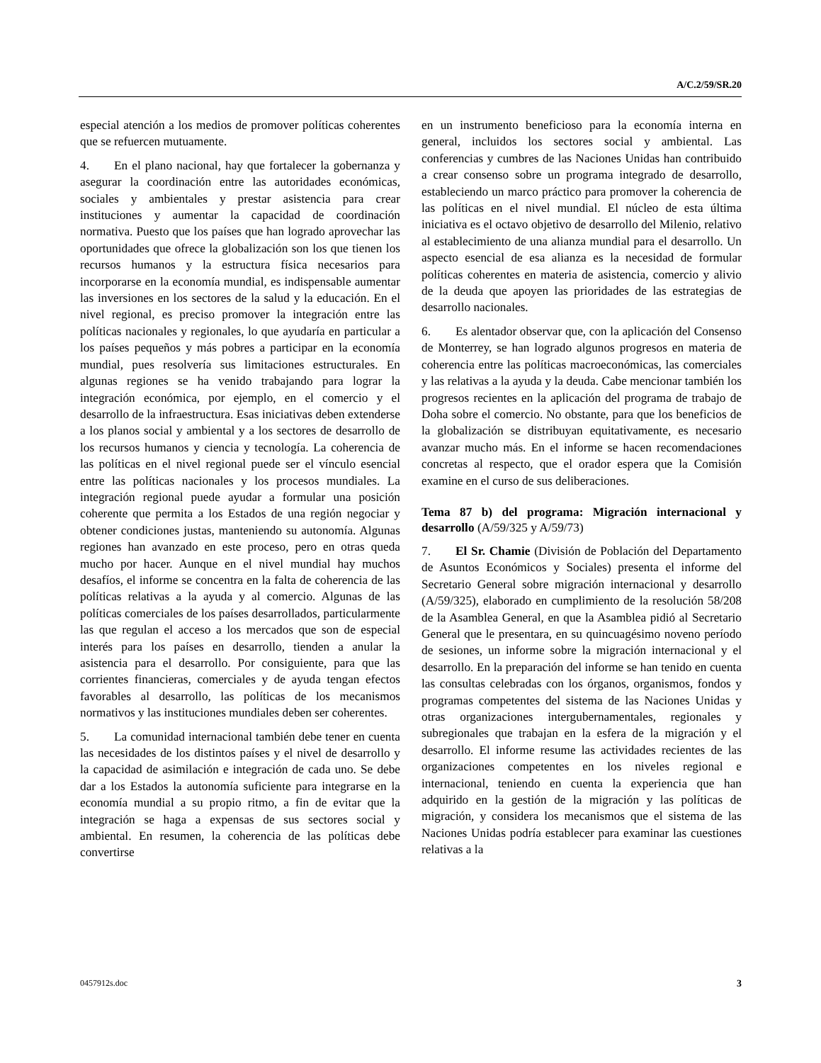A/C.2/59/SR.20
especial atención a los medios de promover políticas coherentes que se refuercen mutuamente.
4. En el plano nacional, hay que fortalecer la gobernanza y asegurar la coordinación entre las autoridades económicas, sociales y ambientales y prestar asistencia para crear instituciones y aumentar la capacidad de coordinación normativa. Puesto que los países que han logrado aprovechar las oportunidades que ofrece la globalización son los que tienen los recursos humanos y la estructura física necesarios para incorporarse en la economía mundial, es indispensable aumentar las inversiones en los sectores de la salud y la educación. En el nivel regional, es preciso promover la integración entre las políticas nacionales y regionales, lo que ayudaría en particular a los países pequeños y más pobres a participar en la economía mundial, pues resolvería sus limitaciones estructurales. En algunas regiones se ha venido trabajando para lograr la integración económica, por ejemplo, en el comercio y el desarrollo de la infraestructura. Esas iniciativas deben extenderse a los planos social y ambiental y a los sectores de desarrollo de los recursos humanos y ciencia y tecnología. La coherencia de las políticas en el nivel regional puede ser el vínculo esencial entre las políticas nacionales y los procesos mundiales. La integración regional puede ayudar a formular una posición coherente que permita a los Estados de una región negociar y obtener condiciones justas, manteniendo su autonomía. Algunas regiones han avanzado en este proceso, pero en otras queda mucho por hacer. Aunque en el nivel mundial hay muchos desafíos, el informe se concentra en la falta de coherencia de las políticas relativas a la ayuda y al comercio. Algunas de las políticas comerciales de los países desarrollados, particularmente las que regulan el acceso a los mercados que son de especial interés para los países en desarrollo, tienden a anular la asistencia para el desarrollo. Por consiguiente, para que las corrientes financieras, comerciales y de ayuda tengan efectos favorables al desarrollo, las políticas de los mecanismos normativos y las instituciones mundiales deben ser coherentes.
5. La comunidad internacional también debe tener en cuenta las necesidades de los distintos países y el nivel de desarrollo y la capacidad de asimilación e integración de cada uno. Se debe dar a los Estados la autonomía suficiente para integrarse en la economía mundial a su propio ritmo, a fin de evitar que la integración se haga a expensas de sus sectores social y ambiental. En resumen, la coherencia de las políticas debe convertirse
en un instrumento beneficioso para la economía interna en general, incluidos los sectores social y ambiental. Las conferencias y cumbres de las Naciones Unidas han contribuido a crear consenso sobre un programa integrado de desarrollo, estableciendo un marco práctico para promover la coherencia de las políticas en el nivel mundial. El núcleo de esta última iniciativa es el octavo objetivo de desarrollo del Milenio, relativo al establecimiento de una alianza mundial para el desarrollo. Un aspecto esencial de esa alianza es la necesidad de formular políticas coherentes en materia de asistencia, comercio y alivio de la deuda que apoyen las prioridades de las estrategias de desarrollo nacionales.
6. Es alentador observar que, con la aplicación del Consenso de Monterrey, se han logrado algunos progresos en materia de coherencia entre las políticas macroeconómicas, las comerciales y las relativas a la ayuda y la deuda. Cabe mencionar también los progresos recientes en la aplicación del programa de trabajo de Doha sobre el comercio. No obstante, para que los beneficios de la globalización se distribuyan equitativamente, es necesario avanzar mucho más. En el informe se hacen recomendaciones concretas al respecto, que el orador espera que la Comisión examine en el curso de sus deliberaciones.
Tema 87 b) del programa: Migración internacional y desarrollo (A/59/325 y A/59/73)
7. El Sr. Chamie (División de Población del Departamento de Asuntos Económicos y Sociales) presenta el informe del Secretario General sobre migración internacional y desarrollo (A/59/325), elaborado en cumplimiento de la resolución 58/208 de la Asamblea General, en que la Asamblea pidió al Secretario General que le presentara, en su quincuagésimo noveno período de sesiones, un informe sobre la migración internacional y el desarrollo. En la preparación del informe se han tenido en cuenta las consultas celebradas con los órganos, organismos, fondos y programas competentes del sistema de las Naciones Unidas y otras organizaciones intergubernamentales, regionales y subregionales que trabajan en la esfera de la migración y el desarrollo. El informe resume las actividades recientes de las organizaciones competentes en los niveles regional e internacional, teniendo en cuenta la experiencia que han adquirido en la gestión de la migración y las políticas de migración, y considera los mecanismos que el sistema de las Naciones Unidas podría establecer para examinar las cuestiones relativas a la
0457912s.doc 3